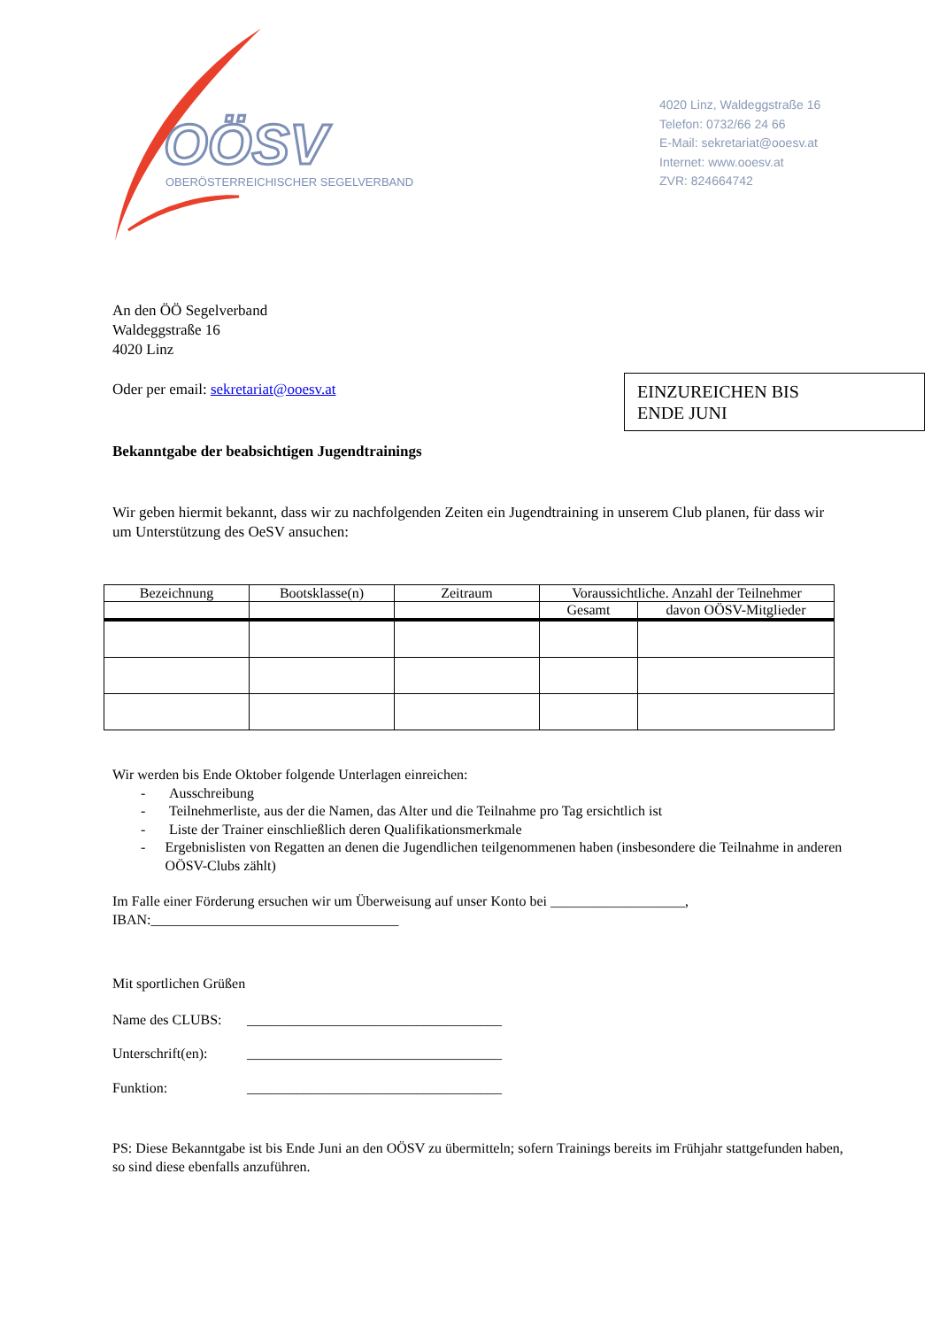OÖSV
OBERÖSTERREICHISCHER SEGELVERBAND
4020 Linz, Waldeggstraße 16
Telefon: 0732/66 24 66
E-Mail: sekretariat@ooesv.at
Internet: www.ooesv.at
ZVR: 824664742
EINZUREICHEN BIS
ENDE JUNI
An den ÖÖ Segelverband
Waldeggstraße 16
4020 Linz
Oder per email: sekretariat@ooesv.at
Bekanntgabe der beabsichtigen Jugendtrainings
Wir geben hiermit bekannt, dass wir zu nachfolgenden Zeiten ein Jugendtraining in unserem Club planen, für dass wir um Unterstützung des OeSV ansuchen:
| Bezeichnung | Bootsklasse(n) | Zeitraum | Voraussichtliche. Anzahl der Teilnehmer | |
| --- | --- | --- | --- | --- |
| | | | Gesamt | davon OÖSV-Mitglieder |
Wir werden bis Ende Oktober folgende Unterlagen einreichen:
- Ausschreibung
- Teilnehmerliste, aus der die Namen, das Alter und die Teilnahme pro Tag ersichtlich ist
- Liste der Trainer einschließlich deren Qualifikationsmerkmale
- Ergebnislisten von Regatten an denen die Jugendlichen teilgenommenen haben (insbesondere die Teilnahme in anderen OÖSV-Clubs zählt)
Im Falle einer Förderung ersuchen wir um Überweisung auf unser Konto bei ___________________,
IBAN:___________________________________
Mit sportlichen Grüßen
Name des CLUBS: ____________________________________
Unterschrift(en): ____________________________________
Funktion: ____________________________________
PS: Diese Bekanntgabe ist bis Ende Juni an den OÖSV zu übermitteln; sofern Trainings bereits im Frühjahr stattgefunden haben, so sind diese ebenfalls anzuführen.